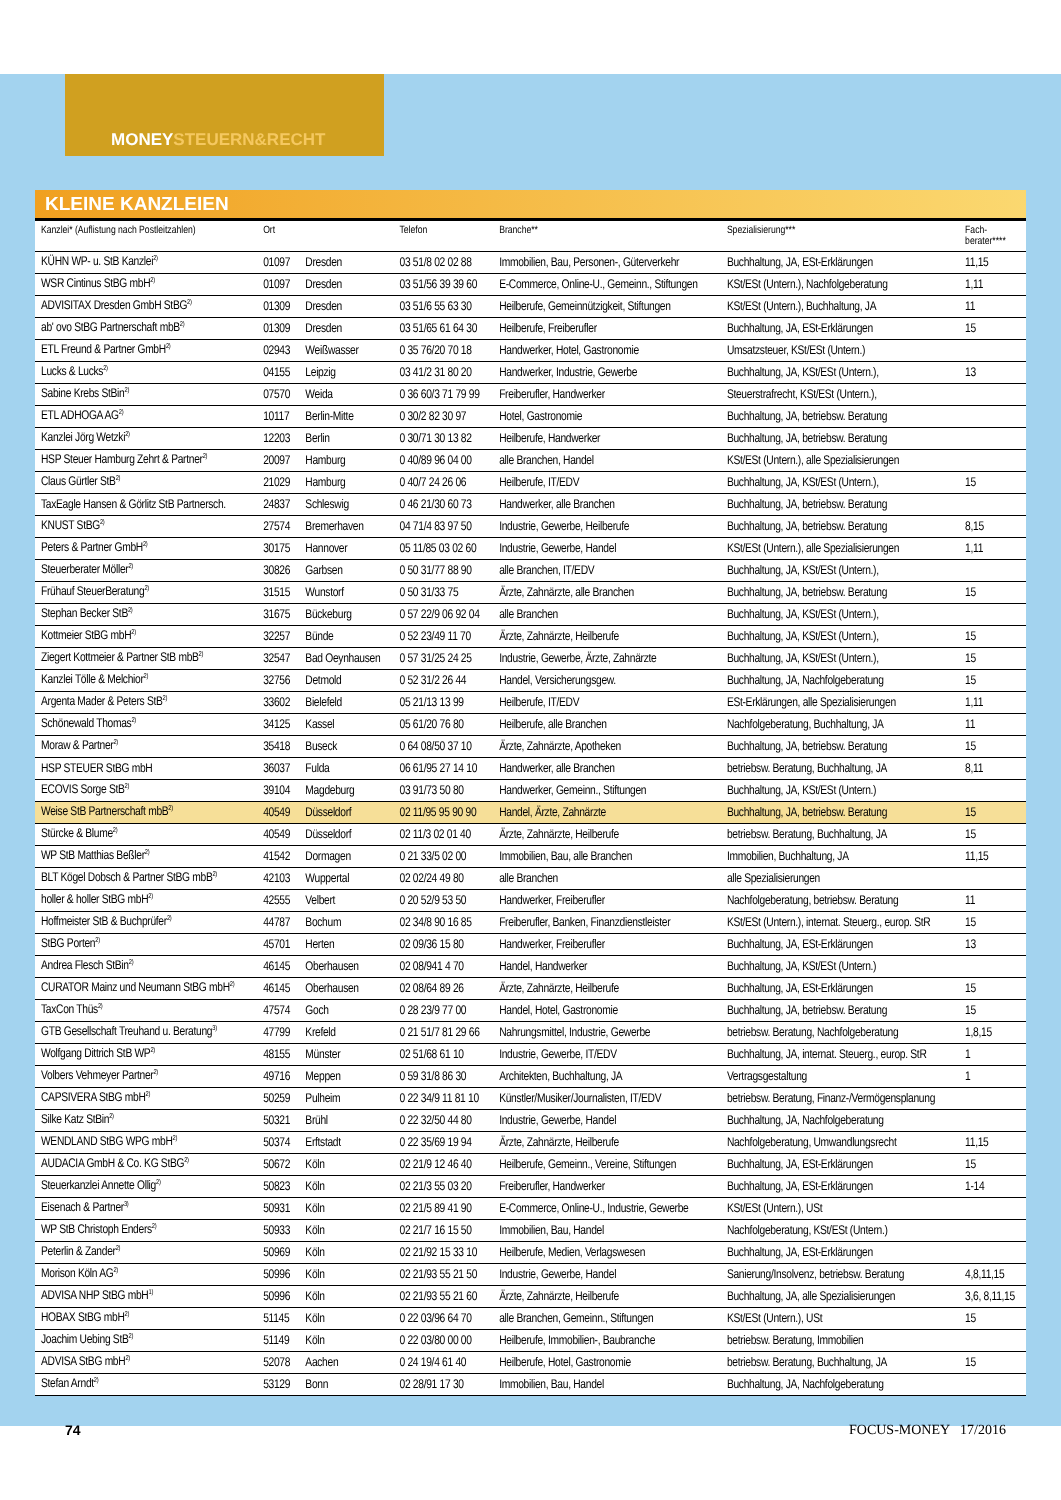MONEYSTEUERN&RECHT
KLEINE KANZLEIEN
| Kanzlei* (Auflistung nach Postleitzahlen) | Ort | | Telefon | Branche** | Spezialisierung*** | Fach- berater**** |
| --- | --- | --- | --- | --- | --- | --- |
| KÜHN WP- u. StB Kanzlei<sup>2)</sup> | 01097 | Dresden | 03 51/8 02 02 88 | Immobilien, Bau, Personen-, Güterverkehr | Buchhaltung, JA, ESt-Erklärungen | 11,15 |
| WSR Cintinus StBG mbH<sup>2)</sup> | 01097 | Dresden | 03 51/56 39 39 60 | E-Commerce, Online-U., Gemeinn., Stiftungen | KSt/ESt (Untern.), Nachfolgeberatung | 1,11 |
| ADVISITAX Dresden GmbH StBG<sup>2)</sup> | 01309 | Dresden | 03 51/6 55 63 30 | Heilberufe, Gemeinnützigkeit, Stiftungen | KSt/ESt (Untern.), Buchhaltung, JA | 11 |
| ab' ovo StBG Partnerschaft mbB<sup>2)</sup> | 01309 | Dresden | 03 51/65 61 64 30 | Heilberufe, Freiberufler | Buchhaltung, JA, ESt-Erklärungen | 15 |
| ETL Freund & Partner GmbH<sup>2)</sup> | 02943 | Weißwasser | 0 35 76/20 70 18 | Handwerker, Hotel, Gastronomie | Umsatzsteuer, KSt/ESt (Untern.) | |
| Lucks & Lucks<sup>2)</sup> | 04155 | Leipzig | 03 41/2 31 80 20 | Handwerker, Industrie, Gewerbe | Buchhaltung, JA, KSt/ESt (Untern.), | 13 |
| Sabine Krebs StBin<sup>2)</sup> | 07570 | Weida | 0 36 60/3 71 79 99 | Freiberufler, Handwerker | Steuerstrafrecht, KSt/ESt (Untern.), | |
| ETL ADHOGA AG<sup>2)</sup> | 10117 | Berlin-Mitte | 0 30/2 82 30 97 | Hotel, Gastronomie | Buchhaltung, JA, betriebsw. Beratung | |
| Kanzlei Jörg Wetzki<sup>2)</sup> | 12203 | Berlin | 0 30/71 30 13 82 | Heilberufe, Handwerker | Buchhaltung, JA, betriebsw. Beratung | |
| HSP Steuer Hamburg Zehrt & Partner<sup>2)</sup> | 20097 | Hamburg | 0 40/89 96 04 00 | alle Branchen, Handel | KSt/ESt (Untern.), alle Spezialisierungen | |
| Claus Gürtler StB<sup>2)</sup> | 21029 | Hamburg | 0 40/7 24 26 06 | Heilberufe, IT/EDV | Buchhaltung, JA, KSt/ESt (Untern.), | 15 |
| TaxEagle Hansen & Görlitz StB Partnersch. | 24837 | Schleswig | 0 46 21/30 60 73 | Handwerker, alle Branchen | Buchhaltung, JA, betriebsw. Beratung | |
| KNUST StBG<sup>2)</sup> | 27574 | Bremerhaven | 04 71/4 83 97 50 | Industrie, Gewerbe, Heilberufe | Buchhaltung, JA, betriebsw. Beratung | 8,15 |
| Peters & Partner GmbH<sup>2)</sup> | 30175 | Hannover | 05 11/85 03 02 60 | Industrie, Gewerbe, Handel | KSt/ESt (Untern.), alle Spezialisierungen | 1,11 |
| Steuerberater Möller<sup>2)</sup> | 30826 | Garbsen | 0 50 31/77 88 90 | alle Branchen, IT/EDV | Buchhaltung, JA, KSt/ESt (Untern.), | |
| Frühauf SteuerBeratung<sup>2)</sup> | 31515 | Wunstorf | 0 50 31/33 75 | Ärzte, Zahnärzte, alle Branchen | Buchhaltung, JA, betriebsw. Beratung | 15 |
| Stephan Becker StB<sup>2)</sup> | 31675 | Bückeburg | 0 57 22/9 06 92 04 | alle Branchen | Buchhaltung, JA, KSt/ESt (Untern.), | |
| Kottmeier StBG mbH<sup>2)</sup> | 32257 | Bünde | 0 52 23/49 11 70 | Ärzte, Zahnärzte, Heilberufe | Buchhaltung, JA, KSt/ESt (Untern.), | 15 |
| Ziegert Kottmeier & Partner StB mbB<sup>2)</sup> | 32547 | Bad Oeynhausen | 0 57 31/25 24 25 | Industrie, Gewerbe, Ärzte, Zahnärzte | Buchhaltung, JA, KSt/ESt (Untern.), | 15 |
| Kanzlei Tölle & Melchior<sup>2)</sup> | 32756 | Detmold | 0 52 31/2 26 44 | Handel, Versicherungsgew. | Buchhaltung, JA, Nachfolgeberatung | 15 |
| Argenta Mader & Peters StB<sup>2)</sup> | 33602 | Bielefeld | 05 21/13 13 99 | Heilberufe, IT/EDV | ESt-Erklärungen, alle Spezialisierungen | 1,11 |
| Schönewald Thomas<sup>2)</sup> | 34125 | Kassel | 05 61/20 76 80 | Heilberufe, alle Branchen | Nachfolgeberatung, Buchhaltung, JA | 11 |
| Moraw & Partner<sup>2)</sup> | 35418 | Buseck | 0 64 08/50 37 10 | Ärzte, Zahnärzte, Apotheken | Buchhaltung, JA, betriebsw. Beratung | 15 |
| HSP STEUER StBG mbH | 36037 | Fulda | 06 61/95 27 14 10 | Handwerker, alle Branchen | betriebsw. Beratung, Buchhaltung, JA | 8,11 |
| ECOVIS Sorge StB<sup>2)</sup> | 39104 | Magdeburg | 03 91/73 50 80 | Handwerker, Gemeinn., Stiftungen | Buchhaltung, JA, KSt/ESt (Untern.) | |
| Weise StB Partnerschaft mbB<sup>2)</sup> | 40549 | Düsseldorf | 02 11/95 95 90 90 | Handel, Ärzte, Zahnärzte | Buchhaltung, JA, betriebsw. Beratung | 15 |
| Stürcke & Blume<sup>2)</sup> | 40549 | Düsseldorf | 02 11/3 02 01 40 | Ärzte, Zahnärzte, Heilberufe | betriebsw. Beratung, Buchhaltung, JA | 15 |
| WP StB Matthias Beßler<sup>2)</sup> | 41542 | Dormagen | 0 21 33/5 02 00 | Immobilien, Bau, alle Branchen | Immobilien, Buchhaltung, JA | 11,15 |
| BLT Kögel Dobsch & Partner StBG mbB<sup>2)</sup> | 42103 | Wuppertal | 02 02/24 49 80 | alle Branchen | alle Spezialisierungen | |
| holler & holler StBG mbH<sup>2)</sup> | 42555 | Velbert | 0 20 52/9 53 50 | Handwerker, Freiberufler | Nachfolgeberatung, betriebsw. Beratung | 11 |
| Hoffmeister StB & Buchprüfer<sup>2)</sup> | 44787 | Bochum | 02 34/8 90 16 85 | Freiberufler, Banken, Finanzdienstleister | KSt/ESt (Untern.), internat. Steuerg., europ. StR | 15 |
| StBG Porten<sup>2)</sup> | 45701 | Herten | 02 09/36 15 80 | Handwerker, Freiberufler | Buchhaltung, JA, ESt-Erklärungen | 13 |
| Andrea Flesch StBin<sup>2)</sup> | 46145 | Oberhausen | 02 08/941 4 70 | Handel, Handwerker | Buchhaltung, JA, KSt/ESt (Untern.) | |
| CURATOR Mainz und Neumann StBG mbH<sup>2)</sup> | 46145 | Oberhausen | 02 08/64 89 26 | Ärzte, Zahnärzte, Heilberufe | Buchhaltung, JA, ESt-Erklärungen | 15 |
| TaxCon Thüs<sup>2)</sup> | 47574 | Goch | 0 28 23/9 77 00 | Handel, Hotel, Gastronomie | Buchhaltung, JA, betriebsw. Beratung | 15 |
| GTB Gesellschaft Treuhand u. Beratung<sup>3)</sup> | 47799 | Krefeld | 0 21 51/7 81 29 66 | Nahrungsmittel, Industrie, Gewerbe | betriebsw. Beratung, Nachfolgeberatung | 1,8,15 |
| Wolfgang Dittrich StB WP<sup>2)</sup> | 48155 | Münster | 02 51/68 61 10 | Industrie, Gewerbe, IT/EDV | Buchhaltung, JA, internat. Steuerg., europ. StR | 1 |
| Volbers Vehmeyer Partner<sup>2)</sup> | 49716 | Meppen | 0 59 31/8 86 30 | Architekten, Buchhaltung, JA | Vertragsgestaltung | 1 |
| CAPSIVERA StBG mbH<sup>2)</sup> | 50259 | Pulheim | 0 22 34/9 11 81 10 | Künstler/Musiker/Journalisten, IT/EDV | betriebsw. Beratung, Finanz-/Vermögensplanung | |
| Silke Katz StBin<sup>2)</sup> | 50321 | Brühl | 0 22 32/50 44 80 | Industrie, Gewerbe, Handel | Buchhaltung, JA, Nachfolgeberatung | |
| WENDLAND StBG WPG mbH<sup>2)</sup> | 50374 | Erftstadt | 0 22 35/69 19 94 | Ärzte, Zahnärzte, Heilberufe | Nachfolgeberatung, Umwandlungsrecht | 11,15 |
| AUDACIA GmbH & Co. KG StBG<sup>2)</sup> | 50672 | Köln | 02 21/9 12 46 40 | Heilberufe, Gemeinn., Vereine, Stiftungen | Buchhaltung, JA, ESt-Erklärungen | 15 |
| Steuerkanzlei Annette Ollig<sup>2)</sup> | 50823 | Köln | 02 21/3 55 03 20 | Freiberufler, Handwerker | Buchhaltung, JA, ESt-Erklärungen | 1-14 |
| Eisenach & Partner<sup>3)</sup> | 50931 | Köln | 02 21/5 89 41 90 | E-Commerce, Online-U., Industrie, Gewerbe | KSt/ESt (Untern.), USt | |
| WP StB Christoph Enders<sup>2)</sup> | 50933 | Köln | 02 21/7 16 15 50 | Immobilien, Bau, Handel | Nachfolgeberatung, KSt/ESt (Untern.) | |
| Peterlin & Zander<sup>2)</sup> | 50969 | Köln | 02 21/92 15 33 10 | Heilberufe, Medien, Verlagswesen | Buchhaltung, JA, ESt-Erklärungen | |
| Morison Köln AG<sup>2)</sup> | 50996 | Köln | 02 21/93 55 21 50 | Industrie, Gewerbe, Handel | Sanierung/Insolvenz, betriebsw. Beratung | 4,8,11,15 |
| ADVISA NHP StBG mbH<sup>1)</sup> | 50996 | Köln | 02 21/93 55 21 60 | Ärzte, Zahnärzte, Heilberufe | Buchhaltung, JA, alle Spezialisierungen | 3,6, 8,11,15 |
| HOBAX StBG mbH<sup>2)</sup> | 51145 | Köln | 0 22 03/96 64 70 | alle Branchen, Gemeinn., Stiftungen | KSt/ESt (Untern.), USt | 15 |
| Joachim Uebing StB<sup>2)</sup> | 51149 | Köln | 0 22 03/80 00 00 | Heilberufe, Immobilien-, Baubranche | betriebsw. Beratung, Immobilien | |
| ADVISA StBG mbH<sup>2)</sup> | 52078 | Aachen | 0 24 19/4 61 40 | Heilberufe, Hotel, Gastronomie | betriebsw. Beratung, Buchhaltung, JA | 15 |
| Stefan Arndt<sup>2)</sup> | 53129 | Bonn | 02 28/91 17 30 | Immobilien, Bau, Handel | Buchhaltung, JA, Nachfolgeberatung | |
74 FOCUS-MONEY 17/2016